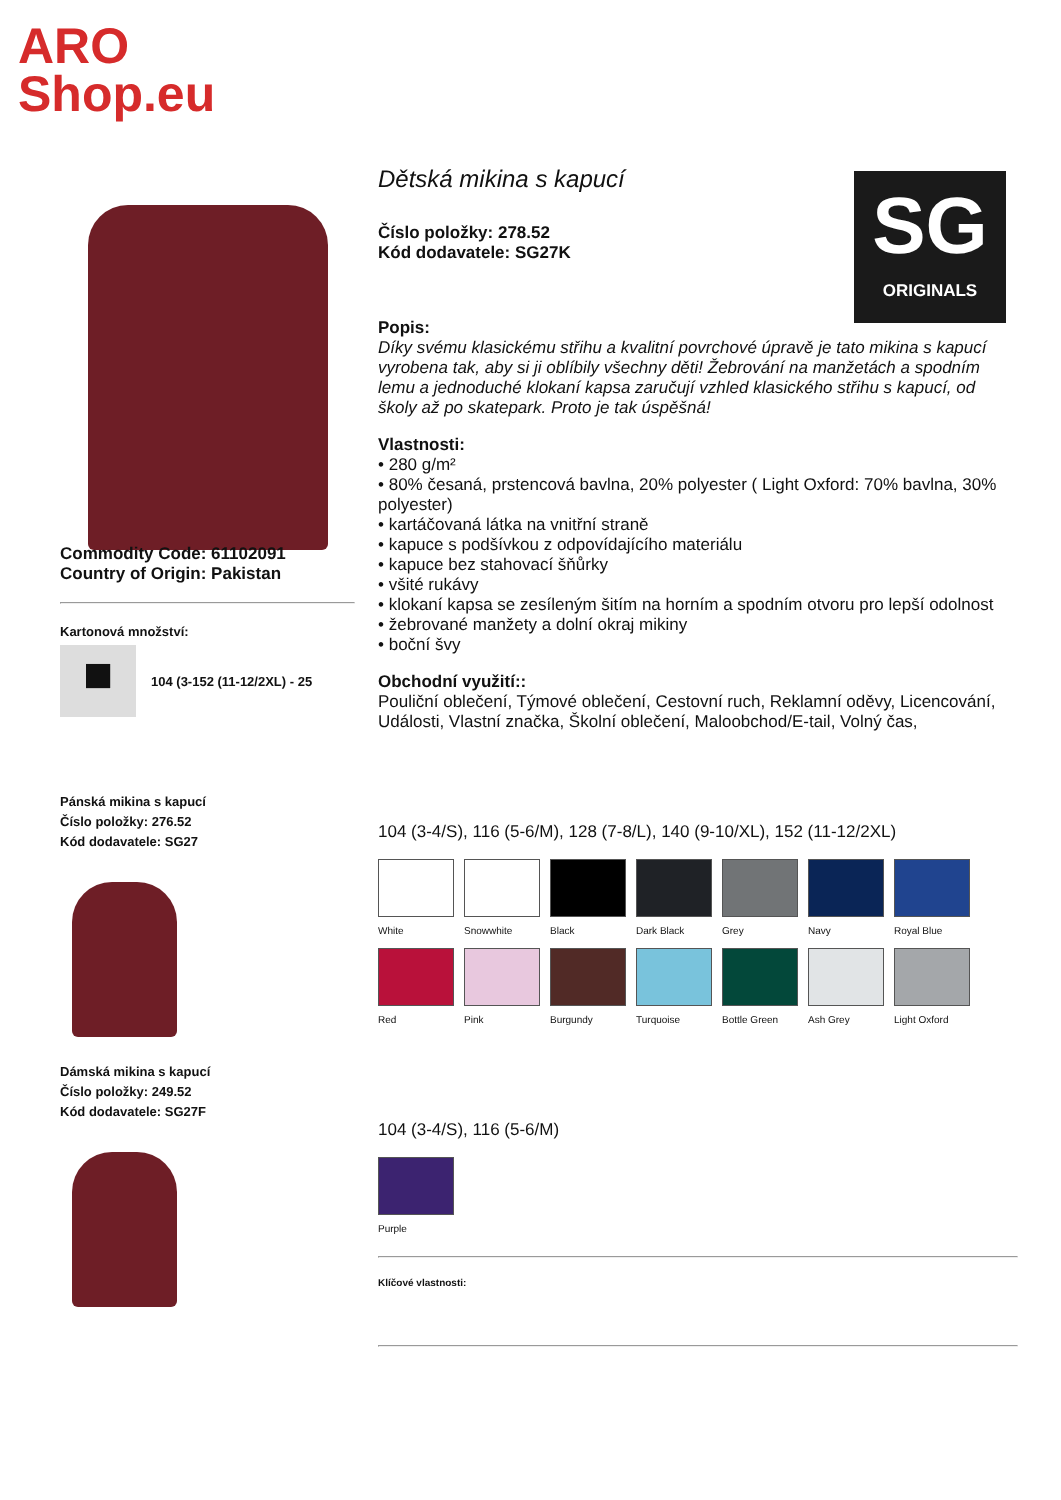ARO
Shop.eu
Commodity Code: 61102091
Country of Origin: Pakistan
Kartonová množství:
■
104 (3-152 (11-12/2XL) - 25
Pánská mikina s kapucí
Číslo položky: 276.52
Kód dodavatele: SG27
Dámská mikina s kapucí
Číslo položky: 249.52
Kód dodavatele: SG27F
SG
ORIGINALS
Dětská mikina s kapucí
Číslo položky: 278.52
Kód dodavatele: SG27K
Popis:
Díky svému klasickému střihu a kvalitní povrchové úpravě je tato mikina s kapucí vyrobena tak, aby si ji oblíbily všechny děti! Žebrování na manžetách a spodním lemu a jednoduché klokaní kapsa zaručují vzhled klasického střihu s kapucí, od školy až po skatepark. Proto je tak úspěšná!
Vlastnosti:
• 280 g/m²
• 80% česaná, prstencová bavlna, 20% polyester ( Light Oxford: 70% bavlna, 30% polyester)
• kartáčovaná látka na vnitřní straně
• kapuce s podšívkou z odpovídajícího materiálu
• kapuce bez stahovací šňůrky
• všité rukávy
• klokaní kapsa se zesíleným šitím na horním a spodním otvoru pro lepší odolnost
• žebrované manžety a dolní okraj mikiny
• boční švy
Obchodní využití::
Pouliční oblečení, Týmové oblečení, Cestovní ruch, Reklamní oděvy, Licencování, Události, Vlastní značka, Školní oblečení, Maloobchod/E-tail, Volný čas,
104 (3-4/S), 116 (5-6/M), 128 (7-8/L), 140 (9-10/XL), 152 (11-12/2XL)
White Snowwhite Black Dark Black Grey Navy Royal Blue
Red Pink Burgundy Turquoise Bottle Green Ash Grey Light Oxford
104 (3-4/S), 116 (5-6/M)
Purple
Klíčové vlastnosti: